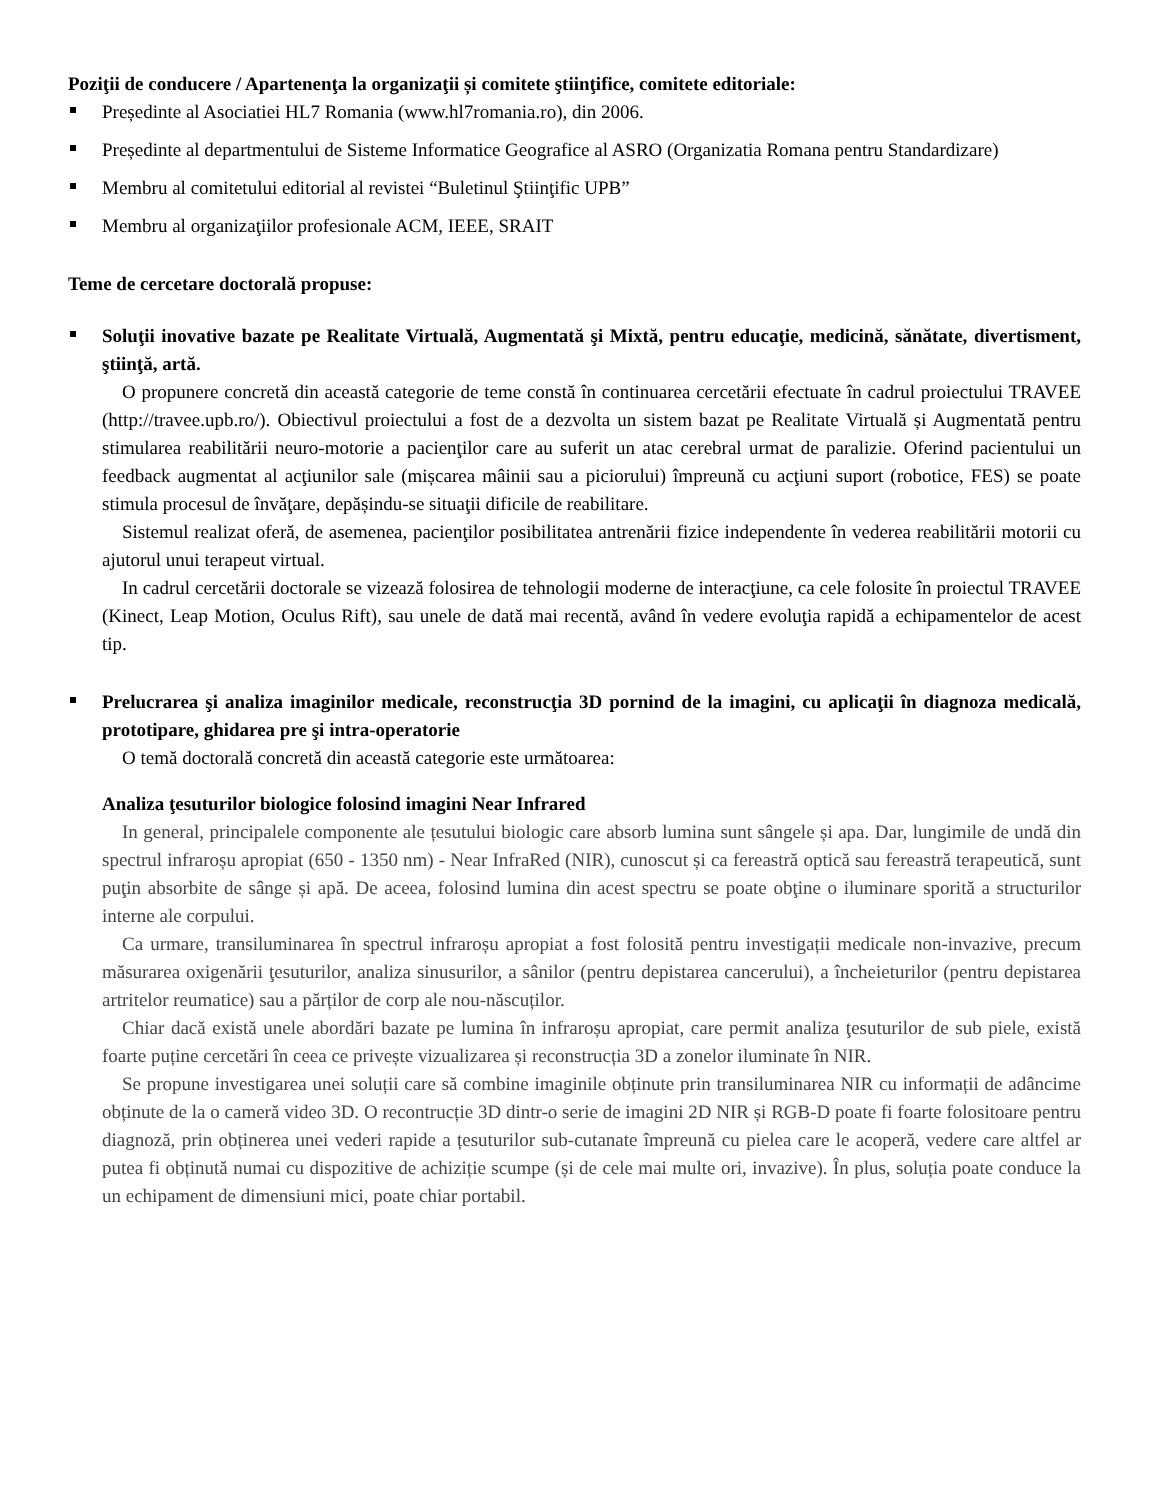Poziţii de conducere / Apartenenţa la organizaţii și comitete ştiinţifice, comitete editoriale:
Președinte al Asociatiei HL7 Romania (www.hl7romania.ro), din 2006.
Președinte al departmentului de Sisteme Informatice Geografice al ASRO (Organizatia Romana pentru Standardizare)
Membru al comitetului editorial al revistei “Buletinul Ştiinţific UPB”
Membru al organizaţiilor profesionale ACM, IEEE, SRAIT
Teme de cercetare doctorală propuse:
Soluţii inovative bazate pe Realitate Virtuală, Augmentată şi Mixtă, pentru educaţie, medicină, sănătate, divertisment, ştiinţă, artă.
O propunere concretă din această categorie de teme constă în continuarea cercetării efectuate în cadrul proiectului TRAVEE (http://travee.upb.ro/). Obiectivul proiectului a fost de a dezvolta un sistem bazat pe Realitate Virtuală și Augmentată pentru stimularea reabilitării neuro-motorie a pacienţilor care au suferit un atac cerebral urmat de paralizie. Oferind pacientului un feedback augmentat al acţiunilor sale (mișcarea mâinii sau a piciorului) împreună cu acţiuni suport (robotice, FES) se poate stimula procesul de învăţare, depășindu-se situaţii dificile de reabilitare.
Sistemul realizat oferă, de asemenea, pacienţilor posibilitatea antrenării fizice independente în vederea reabilitării motorii cu ajutorul unui terapeut virtual.
In cadrul cercetării doctorale se vizează folosirea de tehnologii moderne de interacţiune, ca cele folosite în proiectul TRAVEE (Kinect, Leap Motion, Oculus Rift), sau unele de dată mai recentă, având în vedere evoluţia rapidă a echipamentelor de acest tip.
Prelucrarea şi analiza imaginilor medicale, reconstrucţia 3D pornind de la imagini, cu aplicaţii în diagnoza medicală, prototipare, ghidarea pre şi intra-operatorie
O temă doctorală concretă din această categorie este următoarea:
Analiza ţesuturilor biologice folosind imagini Near Infrared
In general, principalele componente ale țesutului biologic care absorb lumina sunt sângele și apa. Dar, lungimile de undă din spectrul infraroșu apropiat (650 - 1350 nm) - Near InfraRed (NIR), cunoscut și ca fereastră optică sau fereastră terapeutică, sunt puţin absorbite de sânge și apă. De aceea, folosind lumina din acest spectru se poate obţine o iluminare sporită a structurilor interne ale corpului.
Ca urmare, transiluminarea în spectrul infraroșu apropiat a fost folosită pentru investigații medicale non-invazive, precum măsurarea oxigenării ţesuturilor, analiza sinusurilor, a sânilor (pentru depistarea cancerului), a încheieturilor (pentru depistarea artritelor reumatice) sau a părților de corp ale nou-născuților.
Chiar dacă există unele abordări bazate pe lumina în infraroșu apropiat, care permit analiza ţesuturilor de sub piele, există foarte puține cercetări în ceea ce privește vizualizarea și reconstrucția 3D a zonelor iluminate în NIR.
Se propune investigarea unei soluții care să combine imaginile obținute prin transiluminarea NIR cu informații de adâncime obținute de la o cameră video 3D. O recontrucție 3D dintr-o serie de imagini 2D NIR și RGB-D poate fi foarte folositoare pentru diagnoză, prin obținerea unei vederi rapide a țesuturilor sub-cutanate împreună cu pielea care le acoperă, vedere care altfel ar putea fi obținută numai cu dispozitive de achiziție scumpe (și de cele mai multe ori, invazive). În plus, soluția poate conduce la un echipament de dimensiuni mici, poate chiar portabil.